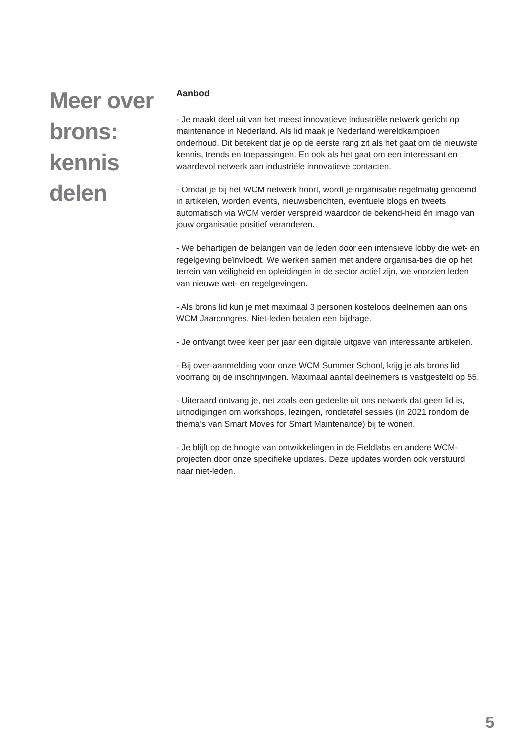Meer over
brons:
kennis
delen
Aanbod
- Je maakt deel uit van het meest innovatieve industriële netwerk gericht op maintenance in Nederland. Als lid maak je Nederland wereldkampioen onderhoud. Dit betekent dat je op de eerste rang zit als het gaat om de nieuwste kennis, trends en toepassingen. En ook als het gaat om een interessant en waardevol netwerk aan industriële innovatieve contacten.
- Omdat je bij het WCM netwerk hoort, wordt je organisatie regelmatig genoemd in artikelen, worden events, nieuwsberichten, eventuele blogs en tweets automatisch via WCM verder verspreid waardoor de bekend-heid én imago van jouw organisatie positief veranderen.
- We behartigen de belangen van de leden door een intensieve lobby die wet- en regelgeving beïnvloedt. We werken samen met andere organisa-ties die op het terrein van veiligheid en opleidingen in de sector actief zijn, we voorzien leden van nieuwe wet- en regelgevingen.
- Als brons lid kun je met maximaal 3 personen kosteloos deelnemen aan ons WCM Jaarcongres. Niet-leden betalen een bijdrage.
- Je ontvangt twee keer per jaar een digitale uitgave van interessante artikelen.
- Bij over-aanmelding voor onze WCM Summer School, krijg je als brons lid voorrang bij de inschrijvingen. Maximaal aantal deelnemers is vastgesteld op 55.
- Uiteraard ontvang je, net zoals een gedeelte uit ons netwerk dat geen lid is, uitnodigingen om workshops, lezingen, rondetafel sessies (in 2021 rondom de thema’s van Smart Moves for Smart Maintenance) bij te wonen.
- Je blijft op de hoogte van ontwikkelingen in de Fieldlabs en andere WCM-projecten door onze specifieke updates. Deze updates worden ook verstuurd naar niet-leden.
5